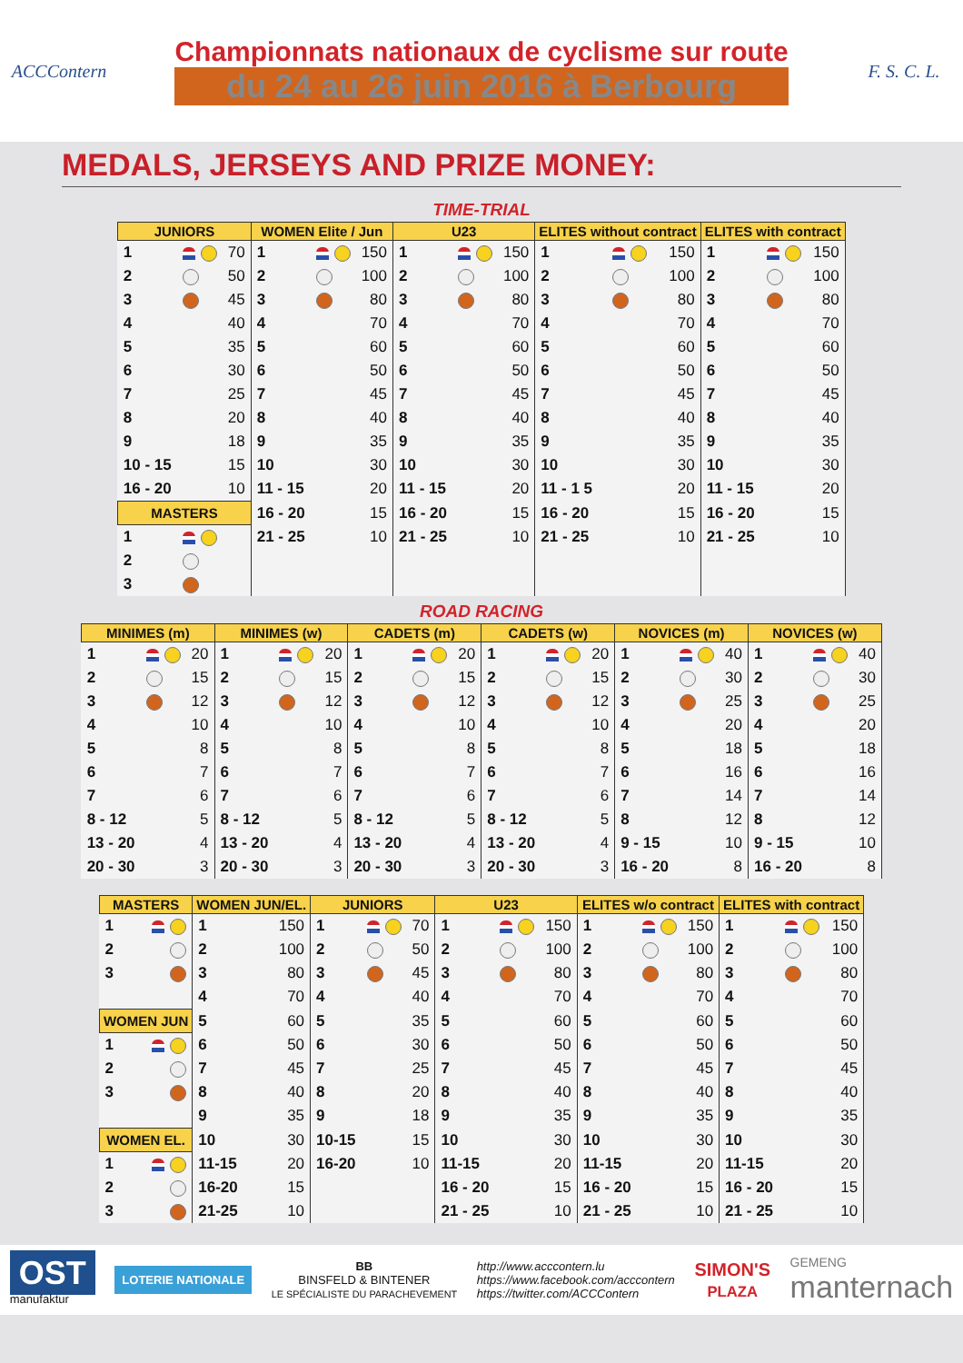ACCContern
Championnats nationaux de cyclisme sur route
du 24 au 26 juin 2016 à Berbourg
F. S. C. L.
MEDALS, JERSEYS AND PRIZE MONEY:
TIME-TRIAL
| JUNIORS | | | WOMEN Elite / Jun | | | U23 | | | ELITES without contract | | | ELITES with contract | | |
| --- | --- | --- | --- | --- | --- | --- | --- | --- | --- | --- | --- | --- | --- | --- |
| 1 | | 70 | 1 | | 150 | 1 | | 150 | 1 | | 150 | 1 | | 150 |
| 2 | | 50 | 2 | | 100 | 2 | | 100 | 2 | | 100 | 2 | | 100 |
| 3 | | 45 | 3 | | 80 | 3 | | 80 | 3 | | 80 | 3 | | 80 |
| 4 | | 40 | 4 | | 70 | 4 | | 70 | 4 | | 70 | 4 | | 70 |
| 5 | | 35 | 5 | | 60 | 5 | | 60 | 5 | | 60 | 5 | | 60 |
| 6 | | 30 | 6 | | 50 | 6 | | 50 | 6 | | 50 | 6 | | 50 |
| 7 | | 25 | 7 | | 45 | 7 | | 45 | 7 | | 45 | 7 | | 45 |
| 8 | | 20 | 8 | | 40 | 8 | | 40 | 8 | | 40 | 8 | | 40 |
| 9 | | 18 | 9 | | 35 | 9 | | 35 | 9 | | 35 | 9 | | 35 |
| 10 - 15 | | 15 | 10 | | 30 | 10 | | 30 | 10 | | 30 | 10 | | 30 |
| 16 - 20 | | 10 | 11 - 15 | | 20 | 11 - 15 | | 20 | 11 - 1 5 | | 20 | 11 - 15 | | 20 |
| MASTERS | | | 16 - 20 | | 15 | 16 - 20 | | 15 | 16 - 20 | | 15 | 16 - 20 | | 15 |
| 1 | | | 21 - 25 | | 10 | 21 - 25 | | 10 | 21 - 25 | | 10 | 21 - 25 | | 10 |
| 2 | | | | | | | | | | | | | | |
| 3 | | | | | | | | | | | | | | |
ROAD RACING
| MINIMES (m) | | | MINIMES (w) | | | CADETS (m) | | | CADETS (w) | | | NOVICES (m) | | | NOVICES (w) | | |
| --- | --- | --- | --- | --- | --- | --- | --- | --- | --- | --- | --- | --- | --- | --- | --- | --- | --- |
| 1 | | 20 | 1 | | 20 | 1 | | 20 | 1 | | 20 | 1 | | 40 | 1 | | 40 |
| 2 | | 15 | 2 | | 15 | 2 | | 15 | 2 | | 15 | 2 | | 30 | 2 | | 30 |
| 3 | | 12 | 3 | | 12 | 3 | | 12 | 3 | | 12 | 3 | | 25 | 3 | | 25 |
| 4 | | 10 | 4 | | 10 | 4 | | 10 | 4 | | 10 | 4 | | 20 | 4 | | 20 |
| 5 | | 8 | 5 | | 8 | 5 | | 8 | 5 | | 8 | 5 | | 18 | 5 | | 18 |
| 6 | | 7 | 6 | | 7 | 6 | | 7 | 6 | | 7 | 6 | | 16 | 6 | | 16 |
| 7 | | 6 | 7 | | 6 | 7 | | 6 | 7 | | 6 | 7 | | 14 | 7 | | 14 |
| 8 - 12 | | 5 | 8 - 12 | | 5 | 8 - 12 | | 5 | 8 - 12 | | 5 | 8 | | 12 | 8 | | 12 |
| 13 - 20 | | 4 | 13 - 20 | | 4 | 13 - 20 | | 4 | 13 - 20 | | 4 | 9 - 15 | | 10 | 9 - 15 | | 10 |
| 20 - 30 | | 3 | 20 - 30 | | 3 | 20 - 30 | | 3 | 20 - 30 | | 3 | 16 - 20 | | 8 | 16 - 20 | | 8 |
| MASTERS | | WOMEN JUN/EL. | | JUNIORS | | | U23 | | | ELITES w/o contract | | | ELITES with contract | | |
| --- | --- | --- | --- | --- | --- | --- | --- | --- | --- | --- | --- | --- | --- | --- | --- |
| 1 | | 1 | 150 | 1 | | 70 | 1 | | 150 | 1 | | 150 | 1 | | 150 |
| 2 | | 2 | 100 | 2 | | 50 | 2 | | 100 | 2 | | 100 | 2 | | 100 |
| 3 | | 3 | 80 | 3 | | 45 | 3 | | 80 | 3 | | 80 | 3 | | 80 |
| | | 4 | 70 | 4 | | 40 | 4 | | 70 | 4 | | 70 | 4 | | 70 |
| WOMEN JUN | | 5 | 60 | 5 | | 35 | 5 | | 60 | 5 | | 60 | 5 | | 60 |
| 1 | | 6 | 50 | 6 | | 30 | 6 | | 50 | 6 | | 50 | 6 | | 50 |
| 2 | | 7 | 45 | 7 | | 25 | 7 | | 45 | 7 | | 45 | 7 | | 45 |
| 3 | | 8 | 40 | 8 | | 20 | 8 | | 40 | 8 | | 40 | 8 | | 40 |
| | | 9 | 35 | 9 | | 18 | 9 | | 35 | 9 | | 35 | 9 | | 35 |
| WOMEN EL. | | 10 | 30 | 10-15 | | 15 | 10 | | 30 | 10 | | 30 | 10 | | 30 |
| 1 | | 11-15 | 20 | 16-20 | | 10 | 11-15 | | 20 | 11-15 | | 20 | 11-15 | | 20 |
| 2 | | 16-20 | 15 | | | | 16 - 20 | | 15 | 16 - 20 | | 15 | 16 - 20 | | 15 |
| 3 | | 21-25 | 10 | | | | 21 - 25 | | 10 | 21 - 25 | | 10 | 21 - 25 | | 10 |
OST
manufaktur
LOTERIE NATIONALE
BB
BINSFELD & BINTENER
LE SPÉCIALISTE DU PARACHEVEMENT
http://www.acccontern.lu
https://www.facebook.com/acccontern
https://twitter.com/ACCContern
SIMON'S
PLAZA
GEMENG
manternach